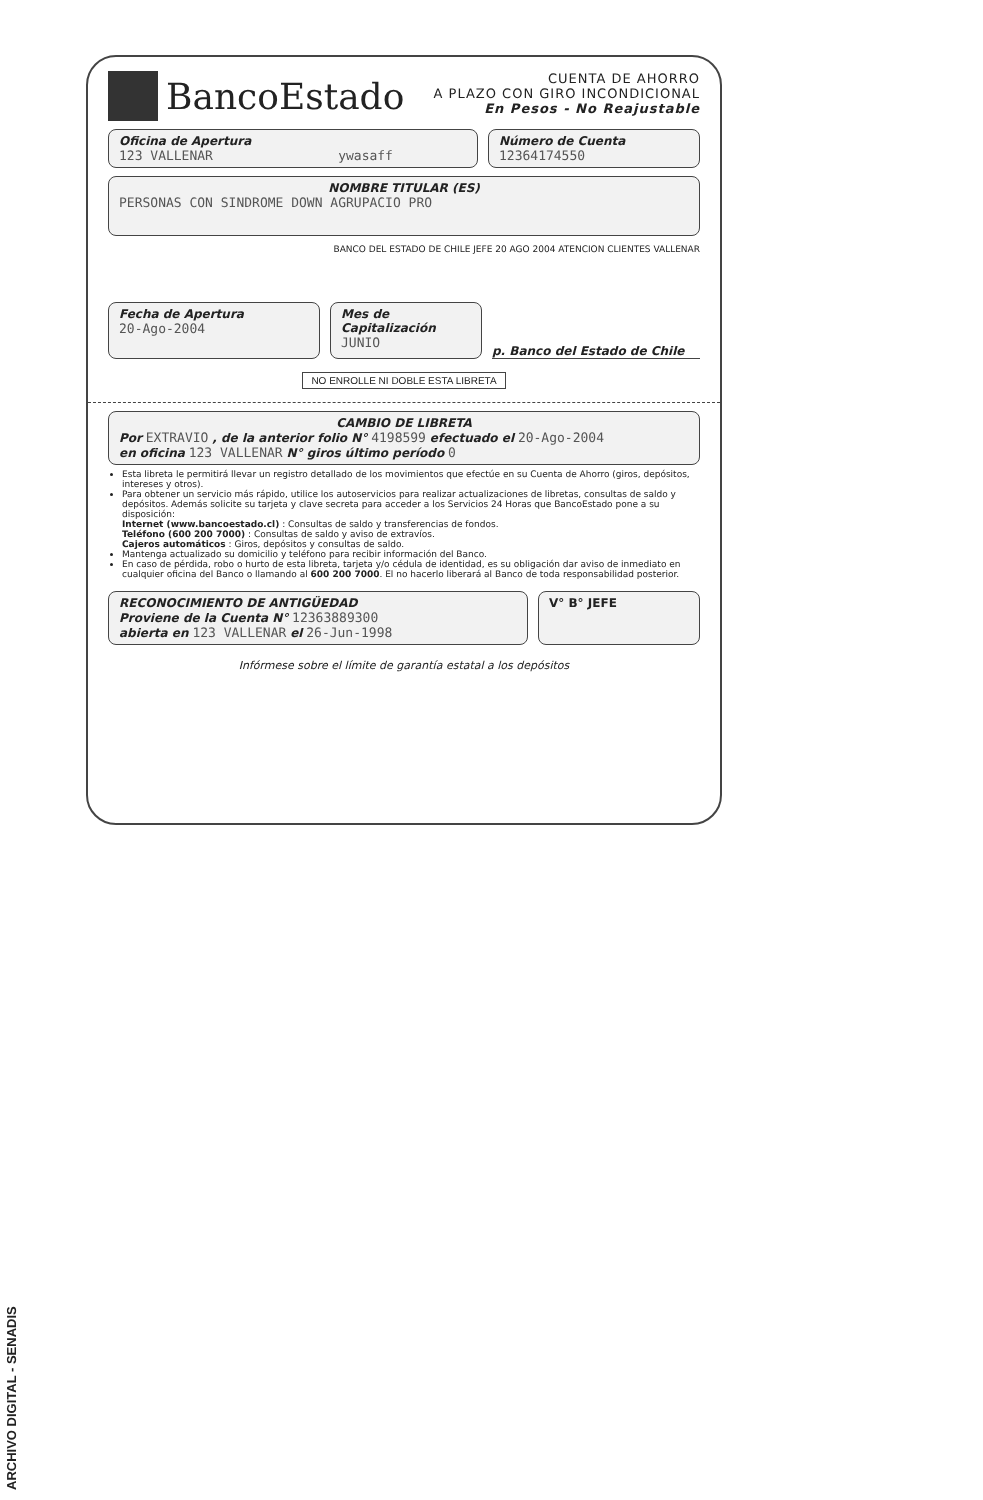BancoEstado
CUENTA DE AHORRO
A PLAZO CON GIRO INCONDICIONAL
En Pesos - No Reajustable
Oficina de Apertura
123 VALLENAR ywasaff
Número de Cuenta
12364174550
NOMBRE TITULAR (ES)
PERSONAS CON SINDROME DOWN AGRUPACIO PRO
BANCO DEL ESTADO DE CHILE JEFE 20 AGO 2004 ATENCION CLIENTES VALLENAR
Fecha de Apertura
20-Ago-2004
Mes de Capitalización
JUNIO
p. Banco del Estado de Chile
NO ENROLLE NI DOBLE ESTA LIBRETA
CAMBIO DE LIBRETA
Por EXTRAVIO , de la anterior folio N° 4198599 efectuado el 20-Ago-2004
en oficina 123 VALLENAR N° giros último período 0
Esta libreta le permitirá llevar un registro detallado de los movimientos que efectúe en su Cuenta de Ahorro (giros, depósitos, intereses y otros).
Para obtener un servicio más rápido, utilice los autoservicios para realizar actualizaciones de libretas, consultas de saldo y depósitos. Además solicite su tarjeta y clave secreta para acceder a los Servicios 24 Horas que BancoEstado pone a su disposición:
Internet (www.bancoestado.cl) : Consultas de saldo y transferencias de fondos.
Teléfono (600 200 7000) : Consultas de saldo y aviso de extravíos.
Cajeros automáticos : Giros, depósitos y consultas de saldo.
Mantenga actualizado su domicilio y teléfono para recibir información del Banco.
En caso de pérdida, robo o hurto de esta libreta, tarjeta y/o cédula de identidad, es su obligación dar aviso de inmediato en cualquier oficina del Banco o llamando al 600 200 7000. El no hacerlo liberará al Banco de toda responsabilidad posterior.
RECONOCIMIENTO DE ANTIGÜEDAD
Proviene de la Cuenta N° 12363889300
abierta en 123 VALLENAR el 26-Jun-1998
V° B° JEFE
Infórmese sobre el límite de garantía estatal a los depósitos
ARCHIVO DIGITAL - SENADIS